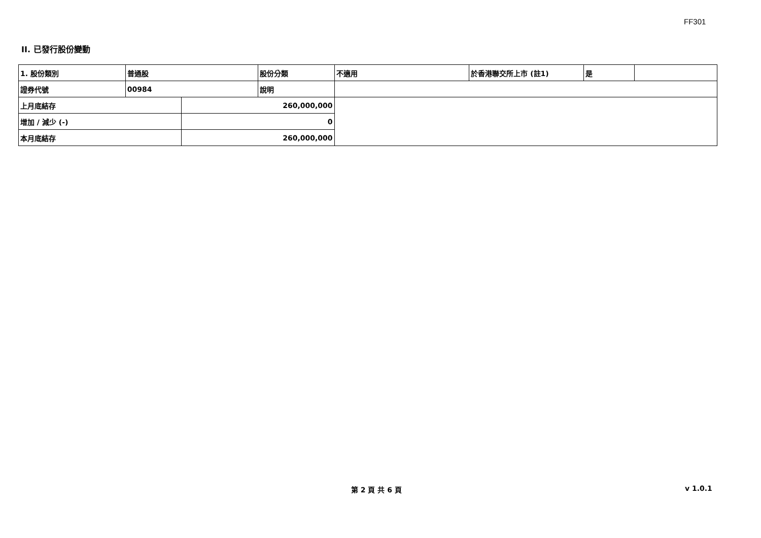FF301
II. 已發行股份變動
| 1. 股份類別 | 普通股 | | 股份分類 | 不適用 | 於香港聯交所上市 (註1) | 是 | |
| 證券代號 | 00984 | | 說明 | | | | |
| 上月底結存 | | 260,000,000 | | | | | |
| 增加 / 減少 (-) | | 0 | | | | | |
| 本月底結存 | | 260,000,000 | | | | | |
第 2 頁 共 6 頁 v 1.0.1